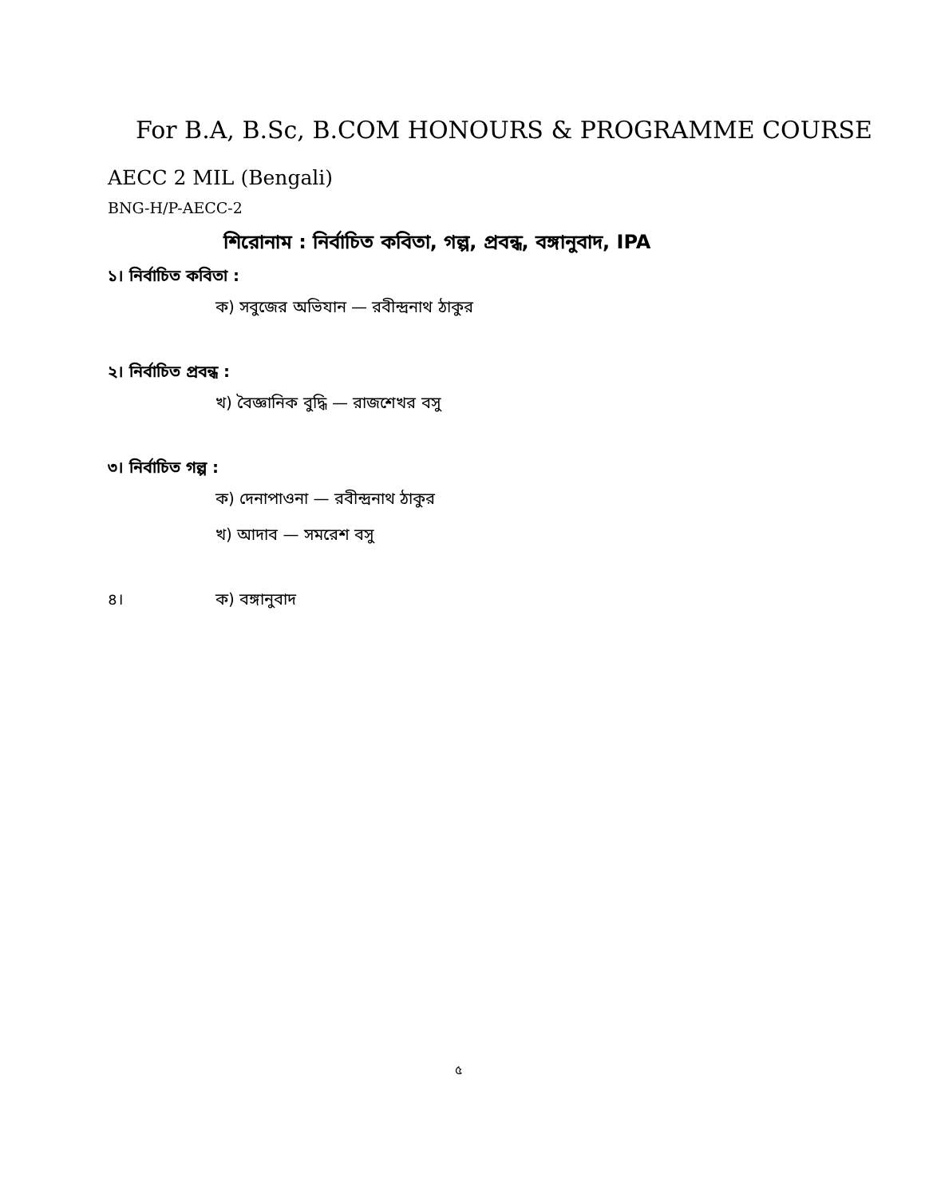For B.A, B.Sc, B.COM HONOURS & PROGRAMME COURSE
AECC 2 MIL (Bengali)
BNG-H/P-AECC-2
শিরোনাম : নির্বাচিত কবিতা, গল্প, প্রবন্ধ, বঙ্গানুবাদ, IPA
১। নির্বাচিত কবিতা :
ক) সবুজের অভিযান — রবীন্দ্রনাথ ঠাকুর
২। নির্বাচিত প্রবন্ধ :
খ) বৈজ্ঞানিক বুদ্ধি — রাজশেখর বসু
৩। নির্বাচিত গল্প :
ক) দেনাপাওনা — রবীন্দ্রনাথ ঠাকুর
খ) আদাব — সমরেশ বসু
৪। ক) বঙ্গানুবাদ
৫